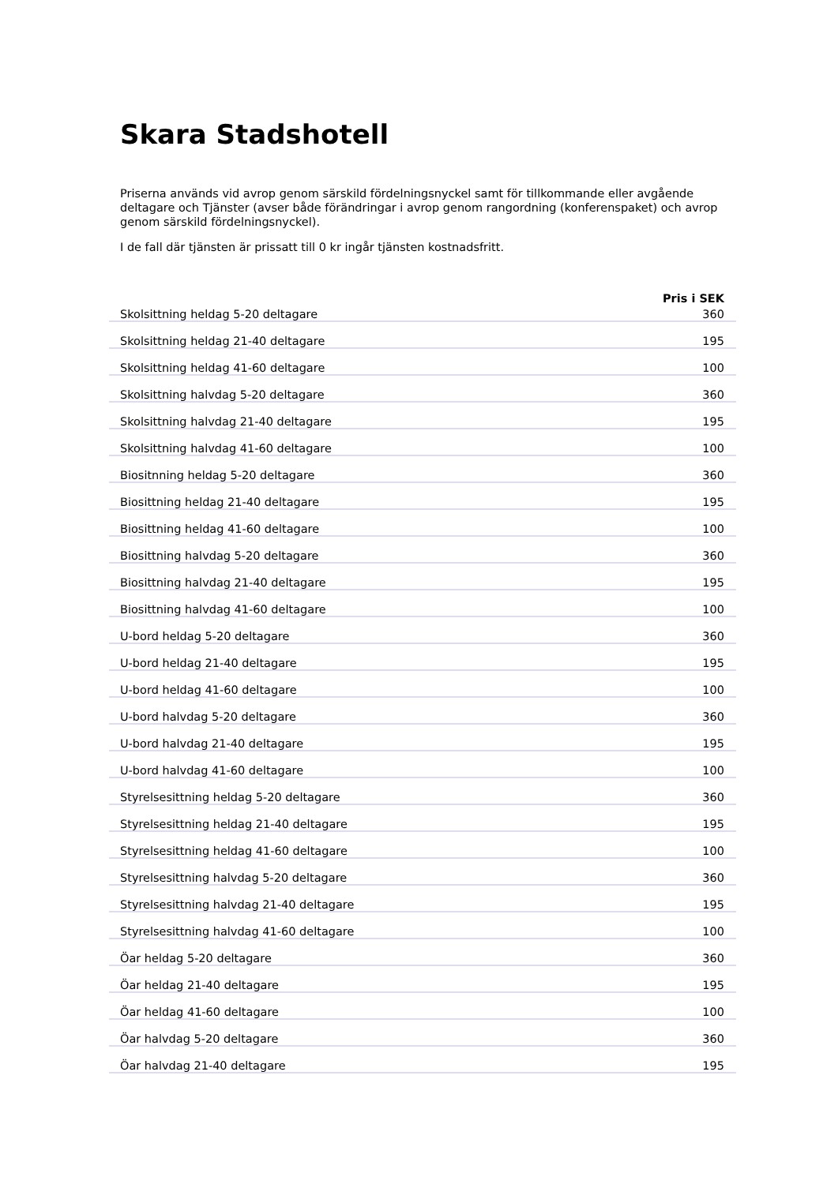Skara Stadshotell
Priserna används vid avrop genom särskild fördelningsnyckel samt för tillkommande eller avgående deltagare och Tjänster (avser både förändringar i avrop genom rangordning (konferenspaket) och avrop genom särskild fördelningsnyckel).
I de fall där tjänsten är prissatt till 0 kr ingår tjänsten kostnadsfritt.
| | Pris i SEK |
| --- | --- |
| Skolsittning heldag 5-20 deltagare | 360 |
| Skolsittning heldag 21-40 deltagare | 195 |
| Skolsittning heldag 41-60 deltagare | 100 |
| Skolsittning halvdag 5-20 deltagare | 360 |
| Skolsittning halvdag 21-40 deltagare | 195 |
| Skolsittning halvdag 41-60 deltagare | 100 |
| Biositnning heldag 5-20 deltagare | 360 |
| Biosittning heldag 21-40 deltagare | 195 |
| Biosittning heldag 41-60 deltagare | 100 |
| Biosittning halvdag 5-20 deltagare | 360 |
| Biosittning halvdag 21-40 deltagare | 195 |
| Biosittning halvdag 41-60 deltagare | 100 |
| U-bord heldag 5-20 deltagare | 360 |
| U-bord heldag 21-40 deltagare | 195 |
| U-bord heldag 41-60 deltagare | 100 |
| U-bord halvdag 5-20 deltagare | 360 |
| U-bord halvdag 21-40 deltagare | 195 |
| U-bord halvdag 41-60 deltagare | 100 |
| Styrelsesittning heldag 5-20 deltagare | 360 |
| Styrelsesittning heldag 21-40 deltagare | 195 |
| Styrelsesittning heldag 41-60 deltagare | 100 |
| Styrelsesittning halvdag 5-20 deltagare | 360 |
| Styrelsesittning halvdag 21-40 deltagare | 195 |
| Styrelsesittning halvdag 41-60 deltagare | 100 |
| Öar heldag 5-20 deltagare | 360 |
| Öar heldag 21-40 deltagare | 195 |
| Öar heldag 41-60 deltagare | 100 |
| Öar halvdag 5-20 deltagare | 360 |
| Öar halvdag 21-40 deltagare | 195 |